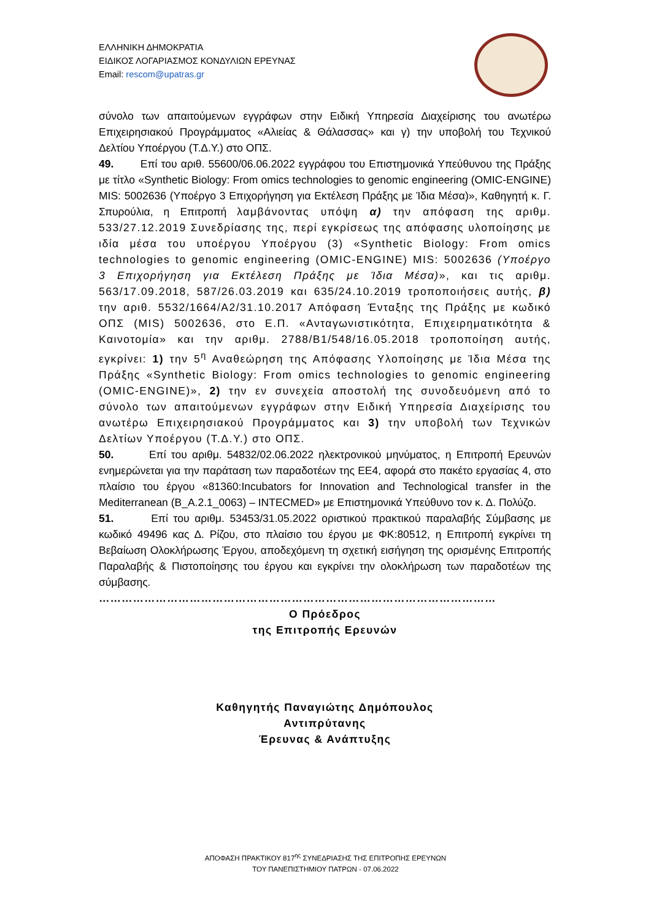ΕΛΛΗΝΙΚΗ ΔΗΜΟΚΡΑΤΙΑ
ΕΙΔΙΚΟΣ ΛΟΓΑΡΙΑΣΜΟΣ ΚΟΝΔΥΛΙΩΝ ΕΡΕΥΝΑΣ
Email: rescom@upatras.gr
σύνολο των απαιτούμενων εγγράφων στην Ειδική Υπηρεσία Διαχείρισης του ανωτέρω Επιχειρησιακού Προγράμματος «Αλιείας & Θάλασσας» και γ) την υποβολή του Τεχνικού Δελτίου Υποέργου (Τ.Δ.Υ.) στο ΟΠΣ.
49. Επί του αριθ. 55600/06.06.2022 εγγράφου του Επιστημονικά Υπεύθυνου της Πράξης με τίτλο «Synthetic Biology: From omics technologies to genomic engineering (OMIC-ENGINE) MIS: 5002636 (Υποέργο 3 Επιχορήγηση για Εκτέλεση Πράξης με Ίδια Μέσα)», Καθηγητή κ. Γ. Σπυρούλια, η Επιτροπή λαμβάνοντας υπόψη α) την απόφαση της αριθμ. 533/27.12.2019 Συνεδρίασης της, περί εγκρίσεως της απόφασης υλοποίησης με ιδία μέσα του υποέργου Υποέργου (3) «Synthetic Biology: From omics technologies to genomic engineering (OMIC-ENGINE) MIS: 5002636 (Υποέργο 3 Επιχορήγηση για Εκτέλεση Πράξης με Ίδια Μέσα)», και τις αριθμ. 563/17.09.2018, 587/26.03.2019 και 635/24.10.2019 τροποποιήσεις αυτής, β) την αριθ. 5532/1664/Α2/31.10.2017 Απόφαση Ένταξης της Πράξης με κωδικό ΟΠΣ (MIS) 5002636, στο Ε.Π. «Ανταγωνιστικότητα, Επιχειρηματικότητα & Καινοτομία» και την αριθμ. 2788/Β1/548/16.05.2018 τροποποίηση αυτής, εγκρίνει: 1) την 5<sup>η</sup> Αναθεώρηση της Απόφασης Υλοποίησης με Ίδια Μέσα της Πράξης «Synthetic Biology: From omics technologies to genomic engineering (OMIC-ENGINE)», 2) την εν συνεχεία αποστολή της συνοδευόμενη από το σύνολο των απαιτούμενων εγγράφων στην Ειδική Υπηρεσία Διαχείρισης του ανωτέρω Επιχειρησιακού Προγράμματος και 3) την υποβολή των Τεχνικών Δελτίων Υποέργου (Τ.Δ.Υ.) στο ΟΠΣ.
50. Επί του αριθμ. 54832/02.06.2022 ηλεκτρονικού μηνύματος, η Επιτροπή Ερευνών ενημερώνεται για την παράταση των παραδοτέων της ΕΕ4, αφορά στο πακέτο εργασίας 4, στο πλαίσιο του έργου «81360:Incubators for Innovation and Technological transfer in the Mediterranean (B_A.2.1_0063) – INTECMED» με Επιστημονικά Υπεύθυνο τον κ. Δ. Πολύζο.
51. Επί του αριθμ. 53453/31.05.2022 οριστικού πρακτικού παραλαβής Σύμβασης με κωδικό 49496 κας Δ. Ρίζου, στο πλαίσιο του έργου με ΦΚ:80512, η Επιτροπή εγκρίνει τη Βεβαίωση Ολοκλήρωσης Έργου, αποδεχόμενη τη σχετική εισήγηση της ορισμένης Επιτροπής Παραλαβής & Πιστοποίησης του έργου και εγκρίνει την ολοκλήρωση των παραδοτέων της σύμβασης.
……………………………………………………………………………………………
Ο Πρόεδρος
της Επιτροπής Ερευνών
Καθηγητής Παναγιώτης Δημόπουλος
Αντιπρύτανης
Έρευνας & Ανάπτυξης
ΑΠΟΦΑΣΗ ΠΡΑΚΤΙΚΟΥ 817<sup>ης</sup> ΣΥΝΕΔΡΙΑΣΗΣ ΤΗΣ ΕΠΙΤΡΟΠΗΣ ΕΡΕΥΝΩΝ
ΤΟΥ ΠΑΝΕΠΙΣΤΗΜΙΟΥ ΠΑΤΡΩΝ - 07.06.2022